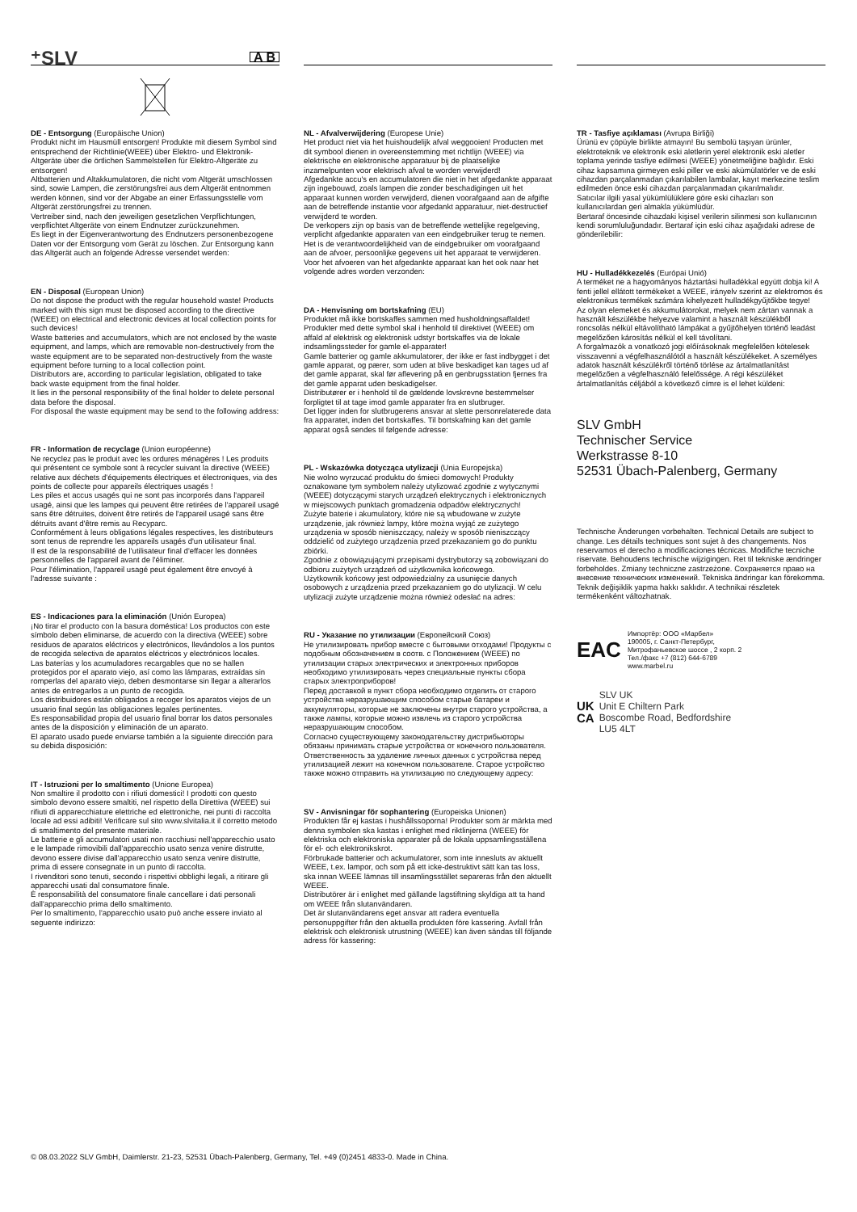⁺SLV A B
DE - Entsorgung (Europäische Union)
Produkt nicht im Hausmüll entsorgen! Produkte mit diesem Symbol sind entsprechend der Richtlinie(WEEE) über Elektro- und Elektronik-Altgeräte über die örtlichen Sammelstellen für Elektro-Altgeräte zu entsorgen!
Altbatterien und Altakkumulatoren, die nicht vom Altgerät umschlossen sind, sowie Lampen, die zerstörungsfrei aus dem Altgerät entnommen werden können, sind vor der Abgabe an einer Erfassungsstelle vom Altgerät zerstörungsfrei zu trennen.
Vertreiber sind, nach den jeweiligen gesetzlichen Verpflichtungen, verpflichtet Altgeräte von einem Endnutzer zurückzunehmen.
Es liegt in der Eigenverantwortung des Endnutzers personenbezogene Daten vor der Entsorgung vom Gerät zu löschen. Zur Entsorgung kann das Altgerät auch an folgende Adresse versendet werden:
EN - Disposal (European Union)
Do not dispose the product with the regular household waste! Products marked with this sign must be disposed according to the directive (WEEE) on electrical and electronic devices at local collection points for such devices!
Waste batteries and accumulators, which are not enclosed by the waste equipment, and lamps, which are removable non-destructively from the waste equipment are to be separated non-destructively from the waste equipment before turning to a local collection point.
Distributors are, according to particular legislation, obligated to take back waste equipment from the final holder.
It lies in the personal responsibility of the final holder to delete personal data before the disposal.
For disposal the waste equipment may be send to the following address:
FR - Information de recyclage (Union européenne)
Ne recyclez pas le produit avec les ordures ménagères ! Les produits qui présentent ce symbole sont à recycler suivant la directive (WEEE) relative aux déchets d'équipements électriques et électroniques, via des points de collecte pour appareils électriques usagés !
Les piles et accus usagés qui ne sont pas incorporés dans l'appareil usagé, ainsi que les lampes qui peuvent être retirées de l'appareil usagé sans être détruites, doivent être retirés de l'appareil usagé sans être détruits avant d'être remis au Recyparc.
Conformément à leurs obligations légales respectives, les distributeurs sont tenus de reprendre les appareils usagés d'un utilisateur final.
Il est de la responsabilité de l'utilisateur final d'effacer les données personnelles de l'appareil avant de l'éliminer.
Pour l'élimination, l'appareil usagé peut également être envoyé à l'adresse suivante :
ES - Indicaciones para la eliminación (Unión Europea)
¡No tirar el producto con la basura doméstica! Los productos con este símbolo deben eliminarse, de acuerdo con la directiva (WEEE) sobre residuos de aparatos eléctricos y electrónicos, llevándolos a los puntos de recogida selectiva de aparatos eléctricos y electrónicos locales.
Las baterías y los acumuladores recargables que no se hallen protegidos por el aparato viejo, así como las lámparas, extraídas sin romperlas del aparato viejo, deben desmontarse sin llegar a alterarlos antes de entregarlos a un punto de recogida.
Los distribuidores están obligados a recoger los aparatos viejos de un usuario final según las obligaciones legales pertinentes.
Es responsabilidad propia del usuario final borrar los datos personales antes de la disposición y eliminación de un aparato.
El aparato usado puede enviarse también a la siguiente dirección para su debida disposición:
IT - Istruzioni per lo smaltimento (Unione Europea)
Non smaltire il prodotto con i rifiuti domestici! I prodotti con questo simbolo devono essere smaltiti, nel rispetto della Direttiva (WEEE) sui rifiuti di apparecchiature elettriche ed elettroniche, nei punti di raccolta locale ad essi adibiti! Verificare sul sito www.slvitalia.it il corretto metodo di smaltimento del presente materiale.
Le batterie e gli accumulatori usati non racchiusi nell'apparecchio usato e le lampade rimovibili dall'apparecchio usato senza venire distrutte, devono essere divise dall'apparecchio usato senza venire distrutte, prima di essere consegnate in un punto di raccolta.
I rivenditori sono tenuti, secondo i rispettivi obblighi legali, a ritirare gli apparecchi usati dal consumatore finale.
È responsabilità del consumatore finale cancellare i dati personali dall'apparecchio prima dello smaltimento.
Per lo smaltimento, l'apparecchio usato può anche essere inviato al seguente indirizzo:
NL - Afvalverwijdering (Europese Unie)
Het product niet via het huishoudelijk afval weggooien! Producten met dit symbool dienen in overeenstemming met richtlijn (WEEE) via elektrische en elektronische apparatuur bij de plaatselijke inzamelpunten voor elektrisch afval te worden verwijderd!
Afgedankte accu's en accumulatoren die niet in het afgedankte apparaat zijn ingebouwd, zoals lampen die zonder beschadigingen uit het apparaat kunnen worden verwijderd, dienen voorafgaand aan de afgifte aan de betreffende instantie voor afgedankt apparatuur, niet-destructief verwijderd te worden.
De verkopers zijn op basis van de betreffende wettelijke regelgeving, verplicht afgedankte apparaten van een eindgebruiker terug te nemen.
Het is de verantwoordelijkheid van de eindgebruiker om voorafgaand aan de afvoer, persoonlijke gegevens uit het apparaat te verwijderen.
Voor het afvoeren van het afgedankte apparaat kan het ook naar het volgende adres worden verzonden:
DA - Henvisning om bortskafning (EU)
Produktet må ikke bortskaffes sammen med husholdningsaffaldet! Produkter med dette symbol skal i henhold til direktivet (WEEE) om affald af elektrisk og elektronisk udstyr bortskaffes via de lokale indsamlingssteder for gamle el-apparater!
Gamle batterier og gamle akkumulatorer, der ikke er fast indbygget i det gamle apparat, og pærer, som uden at blive beskadiget kan tages ud af det gamle apparat, skal før aflevering på en genbrugsstation fjernes fra det gamle apparat uden beskadigelser.
Distributører er i henhold til de gældende lovskrevne bestemmelser forpligtet til at tage imod gamle apparater fra en slutbruger.
Det ligger inden for slutbrugerens ansvar at slette personrelaterede data fra apparatet, inden det bortskaffes. Til bortskafning kan det gamle apparat også sendes til følgende adresse:
PL - Wskazówka dotycząca utylizacji (Unia Europejska)
Nie wolno wyrzucać produktu do śmieci domowych! Produkty oznakowane tym symbolem należy utylizować zgodnie z wytycznymi (WEEE) dotyczącymi starych urządzeń elektrycznych i elektronicznych w miejscowych punktach gromadzenia odpadów elektrycznych!
Zużyte baterie i akumulatory, które nie są wbudowane w zużyte urządzenie, jak również lampy, które można wyjąć ze zużytego urządzenia w sposób nieniszczący, należy w sposób nieniszczący oddzielić od zużytego urządzenia przed przekazaniem go do punktu zbiórki.
Zgodnie z obowiązującymi przepisami dystrybutorzy są zobowiązani do odbioru zużytych urządzeń od użytkownika końcowego.
Użytkownik końcowy jest odpowiedzialny za usunięcie danych osobowych z urządzenia przed przekazaniem go do utylizacji. W celu utylizacji zużyte urządzenie można również odesłać na adres:
RU - Указание по утилизации (Европейский Союз)
Не утилизировать прибор вместе с бытовыми отходами! Продукты с подобным обозначением в соотв. с Положением (WEEE) по утилизации старых электрических и электронных приборов необходимо утилизировать через специальные пункты сбора старых электроприборов!
Перед доставкой в пункт сбора необходимо отделить от старого устройства неразрушающим способом старые батареи и аккумуляторы, которые не заключены внутри старого устройства, а также лампы, которые можно извлечь из старого устройства неразрушающим способом.
Согласно существующему законодательству дистрибьюторы обязаны принимать старые устройства от конечного пользователя.
Ответственность за удаление личных данных с устройства перед утилизацией лежит на конечном пользователе. Старое устройство также можно отправить на утилизацию по следующему адресу:
SV - Anvisningar för sophantering (Europeiska Unionen)
Produkten får ej kastas i hushållssoporna! Produkter som är märkta med denna symbolen ska kastas i enlighet med riktlinjerna (WEEE) för elektriska och elektroniska apparater på de lokala uppsamlingsställena för el- och elektronikskrot.
Förbrukade batterier och ackumulatorer, som inte innesluts av aktuellt WEEE, t.ex. lampor, och som på ett icke-destruktivt sätt kan tas loss, ska innan WEEE lämnas till insamlingsstället separeras från den aktuellt WEEE.
Distributörer är i enlighet med gällande lagstiftning skyldiga att ta hand om WEEE från slutanvändaren.
Det är slutanvändarens eget ansvar att radera eventuella personuppgifter från den aktuella produkten före kassering. Avfall från elektrisk och elektronisk utrustning (WEEE) kan även sändas till följande adress för kassering:
TR - Tasfiye açıklaması (Avrupa Birliği)
Ürünü ev çöpüyle birlikte atmayın! Bu sembolü taşıyan ürünler, elektroteknik ve elektronik eski aletlerin yerel elektronik eski aletler toplama yerinde tasfiye edilmesi (WEEE) yönetmeliğine bağlıdır. Eski cihaz kapsamına girmeyen eski piller ve eski akümülatörler ve de eski cihazdan parçalanmadan çıkarılabilen lambalar, kayıt merkezine teslim edilmeden önce eski cihazdan parçalanmadan çıkarılmalıdır.
Satıcılar ilgili yasal yükümlülüklere göre eski cihazları son kullanıcılardan geri almakla yükümlüdür.
Bertaraf öncesinde cihazdaki kişisel verilerin silinmesi son kullanıcının kendi sorumluluğundadır. Bertaraf için eski cihaz aşağıdaki adrese de gönderilebilir:
HU - Hulladékkezelés (Európai Unió)
A terméket ne a hagyományos háztartási hulladékkal együtt dobja ki! A fenti jellel ellátott termékeket a WEEE, irányelv szerint az elektromos és elektronikus termékek számára kihelyezett hulladékgyűjtőkbe tegye!
Az olyan elemeket és akkumulátorokat, melyek nem zártan vannak a használt készülékbe helyezve valamint a használt készülékből roncsolás nélkül eltávolítható lámpákat a gyűjtőhelyen történő leadást megelőzően károsítás nélkül el kell távolítani.
A forgalmazók a vonatkozó jogi előírásoknak megfelelően kötelesek visszavenni a végfelhasználótól a használt készülékeket. A személyes adatok használt készülékről történő törlése az ártalmatlanítást megelőzően a végfelhasználó felelőssége. A régi készüléket ártalmatlanítás céljából a következő címre is el lehet küldeni:
SLV GmbH
Technischer Service
Werkstrasse 8-10
52531 Übach-Palenberg, Germany
Technische Änderungen vorbehalten. Technical Details are subject to change. Les détails techniques sont sujet à des changements. Nos reservamos el derecho a modificaciones técnicas. Modifiche tecniche riservate. Behoudens technische wijzigingen. Ret til tekniske ændringer forbeholdes. Zmiany techniczne zastrzeżone. Сохраняется право на внесение технических изменений. Tekniska ändringar kan förekomma. Teknik değişiklik yapma hakkı saklıdır. A technikai részletek termékenként változhatnak.
EAC Импортёр: ООО «Марбел»
190005, г. Санкт-Петербург,
Митрофаньевское шоссе , 2 корп. 2
Тел./факс +7 (812) 644-6789
www.marbel.ru
UK
CA SLV UK
Unit E Chiltern Park
Boscombe Road, Bedfordshire
LU5 4LT
© 08.03.2022 SLV GmbH, Daimlerstr. 21-23, 52531 Übach-Palenberg, Germany, Tel. +49 (0)2451 4833-0. Made in China.